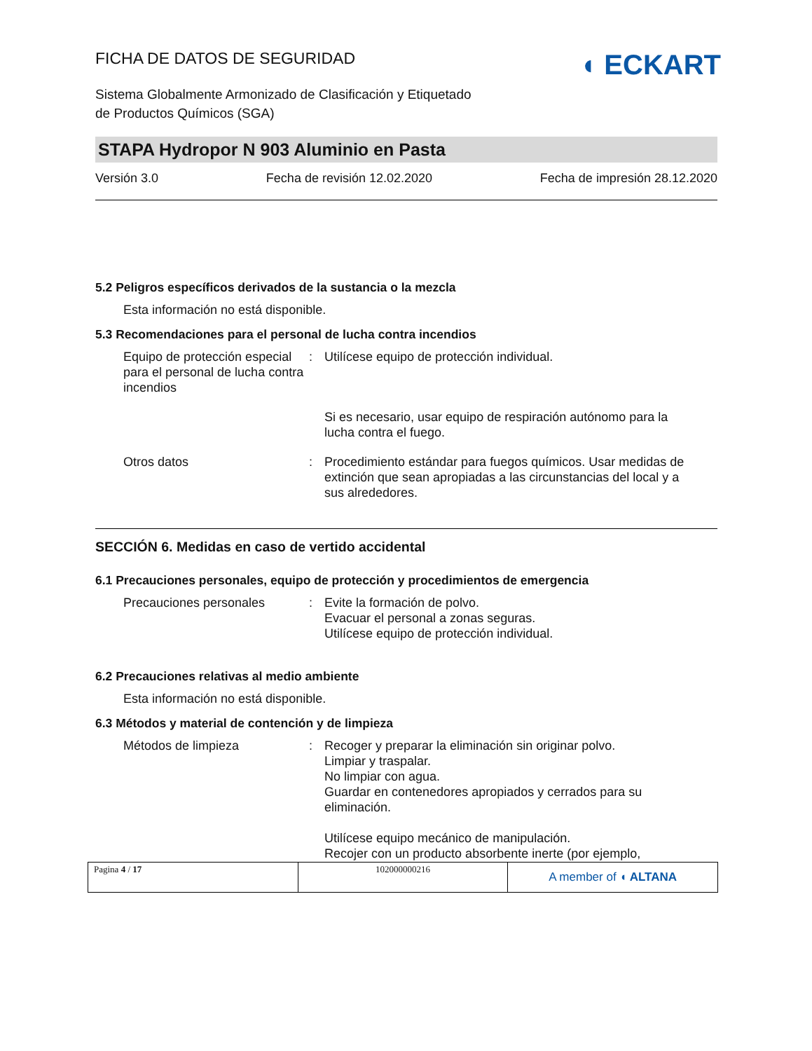◖ ECKART
FICHA DE DATOS DE SEGURIDAD
Sistema Globalmente Armonizado de Clasificación y Etiquetado
de Productos Químicos (SGA)
STAPA Hydropor N 903 Aluminio en Pasta
Versión 3.0 Fecha de revisión 12.02.2020 Fecha de impresión 28.12.2020
5.2 Peligros específicos derivados de la sustancia o la mezcla
Esta información no está disponible.
5.3 Recomendaciones para el personal de lucha contra incendios
Equipo de protección especial para el personal de lucha contra incendios
: Utilícese equipo de protección individual.
Si es necesario, usar equipo de respiración autónomo para la lucha contra el fuego.
Otros datos : Procedimiento estándar para fuegos químicos. Usar medidas de extinción que sean apropiadas a las circunstancias del local y a sus alrededores.
SECCIÓN 6. Medidas en caso de vertido accidental
6.1 Precauciones personales, equipo de protección y procedimientos de emergencia
Precauciones personales : Evite la formación de polvo.
Evacuar el personal a zonas seguras.
Utilícese equipo de protección individual.
6.2 Precauciones relativas al medio ambiente
Esta información no está disponible.
6.3 Métodos y material de contención y de limpieza
Métodos de limpieza : Recoger y preparar la eliminación sin originar polvo.
Limpiar y traspalar.
No limpiar con agua.
Guardar en contenedores apropiados y cerrados para su eliminación.
Utilícese equipo mecánico de manipulación.
Recojer con un producto absorbente inerte (por ejemplo,
| Pagina 4 / 17 | 102000000216 | A member of ◖ ALTANA |